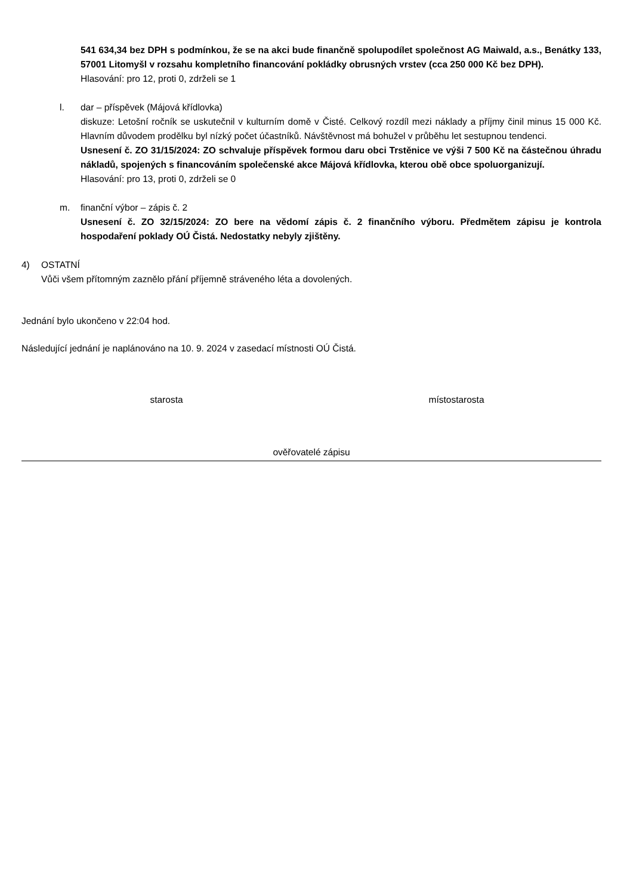541 634,34 bez DPH s podmínkou, že se na akci bude finančně spolupodílet společnost AG Maiwald, a.s., Benátky 133, 57001 Litomyšl v rozsahu kompletního financování pokládky obrusných vrstev (cca 250 000 Kč bez DPH).
Hlasování: pro 12, proti 0, zdrželi se 1
l. dar – příspěvek (Májová křídlovka)
diskuze: Letošní ročník se uskutečnil v kulturním domě v Čisté. Celkový rozdíl mezi náklady a příjmy činil minus 15 000 Kč. Hlavním důvodem prodělku byl nízký počet účastníků. Návštěvnost má bohužel v průběhu let sestupnou tendenci.
Usnesení č. ZO 31/15/2024: ZO schvaluje příspěvek formou daru obci Trstěnice ve výši 7 500 Kč na částečnou úhradu nákladů, spojených s financováním společenské akce Májová křídlovka, kterou obě obce spoluorganizují.
Hlasování: pro 13, proti 0, zdrželi se 0
m. finanční výbor – zápis č. 2
Usnesení č. ZO 32/15/2024: ZO bere na vědomí zápis č. 2 finančního výboru. Předmětem zápisu je kontrola hospodaření poklady OÚ Čistá. Nedostatky nebyly zjištěny.
4) OSTATNÍ
Vůči všem přítomným zaznělo přání příjemně stráveného léta a dovolených.
Jednání bylo ukončeno v 22:04 hod.
Následující jednání je naplánováno na 10. 9. 2024 v zasedací místnosti OÚ Čistá.
starosta místostarosta
ověřovatelé zápisu